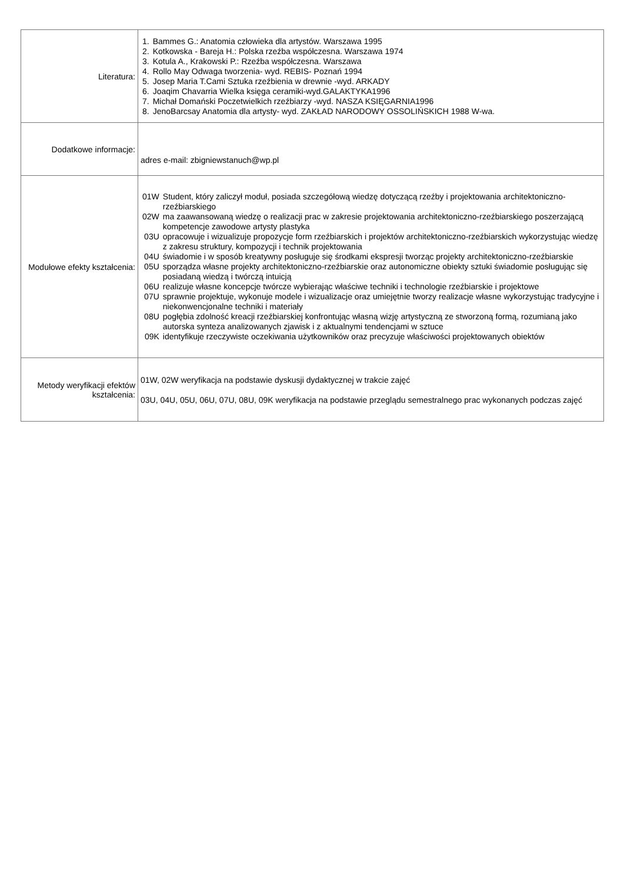| Literatura: | / 1. / Bammes G.: Anatomia człowieka dla artystów. Warszawa 1995 / / 2. / Kotkowska - Bareja H.: Polska rzeźba współczesna. Warszawa 1974 / / 3. / Kotula A., Krakowski P.: Rzeźba współczesna. Warszawa / / 4. / Rollo May Odwaga tworzenia- wyd. REBIS- Poznań 1994 / / 5. / Josep Maria T.Cami Sztuka rzeźbienia w drewnie -wyd. ARKADY / / 6. / Joaqim Chavarria Wielka księga ceramiki-wyd.GALAKTYKA1996 / / 7. / Michał Domański Poczetwielkich rzeźbiarzy -wyd. NASZA KSIĘGARNIA1996 / / 8. / JenoBarcsay Anatomia dla artysty- wyd. ZAKŁAD NARODOWY OSSOLIŃSKICH 1988 W-wa. / |
| Dodatkowe informacje: | adres e-mail: zbigniewstanuch@wp.pl |
| Modułowe efekty kształcenia: | / 01W / Student, który zaliczył moduł, posiada szczegółową wiedzę dotyczącą rzeźby i projektowania architektoniczno-rzeźbiarskiego / / 02W / ma zaawansowaną wiedzę o realizacji prac w zakresie projektowania architektoniczno-rzeźbiarskiego poszerzającą kompetencje zawodowe artysty plastyka / / 03U / opracowuje i wizualizuje propozycje form rzeźbiarskich i projektów architektoniczno-rzeźbiarskich wykorzystując wiedzę z zakresu struktury, kompozycji i technik projektowania / / 04U / świadomie i w sposób kreatywny posługuje się środkami ekspresji tworząc projekty architektoniczno-rzeźbiarskie / / 05U / sporządza własne projekty architektoniczno-rzeźbiarskie oraz autonomiczne obiekty sztuki świadomie posługując się posiadaną wiedzą i twórczą intuicją / / 06U / realizuje własne koncepcje twórcze wybierając właściwe techniki i technologie rzeźbiarskie i projektowe / / 07U / sprawnie projektuje, wykonuje modele i wizualizacje oraz umiejętnie tworzy realizacje własne wykorzystując tradycyjne i niekonwencjonalne techniki i materiały / / 08U / pogłębia zdolność kreacji rzeźbiarskiej konfrontując własną wizję artystyczną ze stworzoną formą, rozumianą jako autorska synteza analizowanych zjawisk i z aktualnymi tendencjami w sztuce / / 09K / identyfikuje rzeczywiste oczekiwania użytkowników oraz precyzuje właściwości projektowanych obiektów / |
| Metody weryfikacji efektów kształcenia: | 01W, 02W weryfikacja na podstawie dyskusji dydaktycznej w trakcie zajęć 03U, 04U, 05U, 06U, 07U, 08U, 09K weryfikacja na podstawie przeglądu semestralnego prac wykonanych podczas zajęć |